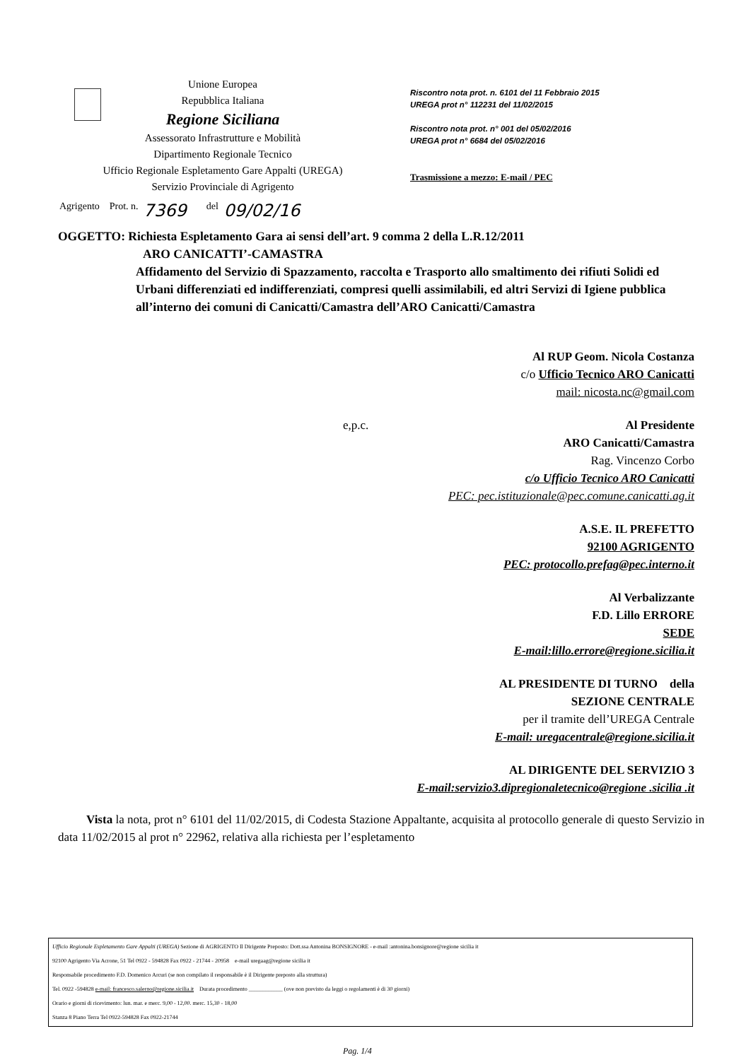Unione Europea
Repubblica Italiana
Regione Siciliana
Assessorato Infrastrutture e Mobilità
Dipartimento Regionale Tecnico
Ufficio Regionale Espletamento Gare Appalti (UREGA)
Servizio Provinciale di Agrigento
Riscontro nota prot. n. 6101 del 11 Febbraio 2015
UREGA prot n° 112231 del 11/02/2015
Riscontro nota prot. n° 001 del 05/02/2016
UREGA prot n° 6684 del 05/02/2016
Trasmissione a mezzo: E-mail / PEC
Agrigento Prot. n. 7369 del 09/02/16
OGGETTO: Richiesta Espletamento Gara ai sensi dell’art. 9 comma 2 della L.R.12/2011
ARO CANICATTI’-CAMASTRA
Affidamento del Servizio di Spazzamento, raccolta e Trasporto allo smaltimento dei rifiuti Solidi ed Urbani differenziati ed indifferenziati, compresi quelli assimilabili, ed altri Servizi di Igiene pubblica all’interno dei comuni di Canicatti/Camastra dell’ARO Canicatti/Camastra
Al RUP Geom. Nicola Costanza
c/o Ufficio Tecnico ARO Canicatti
mail: nicosta.nc@gmail.com
e,p.c. Al Presidente
ARO Canicatti/Camastra
Rag. Vincenzo Corbo
c/o Ufficio Tecnico ARO Canicatti
PEC: pec.istituzionale@pec.comune.canicatti.ag.it
A.S.E. IL PREFETTO
92100 AGRIGENTO
PEC: protocollo.prefag@pec.interno.it
Al Verbalizzante
F.D. Lillo ERRORE
SEDE
E-mail:lillo.errore@regione.sicilia.it
AL PRESIDENTE DI TURNO della
SEZIONE CENTRALE
per il tramite dell’UREGA Centrale
E-mail: uregacentrale@regione.sicilia.it
AL DIRIGENTE DEL SERVIZIO 3
E-mail:servizio3.dipregionaletecnico@regione .sicilia .it
Vista la nota, prot n° 6101 del 11/02/2015, di Codesta Stazione Appaltante, acquisita al protocollo generale di questo Servizio in data 11/02/2015 al prot n° 22962, relativa alla richiesta per l’espletamento
Ufficio Regionale Espletamento Gare Appalti (UREGA) Sezione di AGRIGENTO Il Dirigente Preposto: Dott.ssa Antonina BONSIGNORE - e-mail :antonina.bonsignore@regione sicilia it
92100 Agrigento Via Acrone, 51 Tel 0922 - 594828 Fax 0922 - 21744 - 20958 e-mail uregaag@regione sicilia it
Responsabile procedimento F.D. Domenico Arcuri (se non compilato il responsabile è il Dirigente preposto alla struttura)
Tel. 0922 -594828 e-mail: francesco.salerno@regione.sicilia.it Durata procedimento ____________ (ove non previsto da leggi o regolamenti è di 30 giorni)
Orario e giorni di ricevimento: lun. mar. e merc. 9,00 - 12,00. merc. 15,30 - 18,00
Stanza 8 Piano Terra Tel 0922-594828 Fax 0922-21744
Pag. 1/4